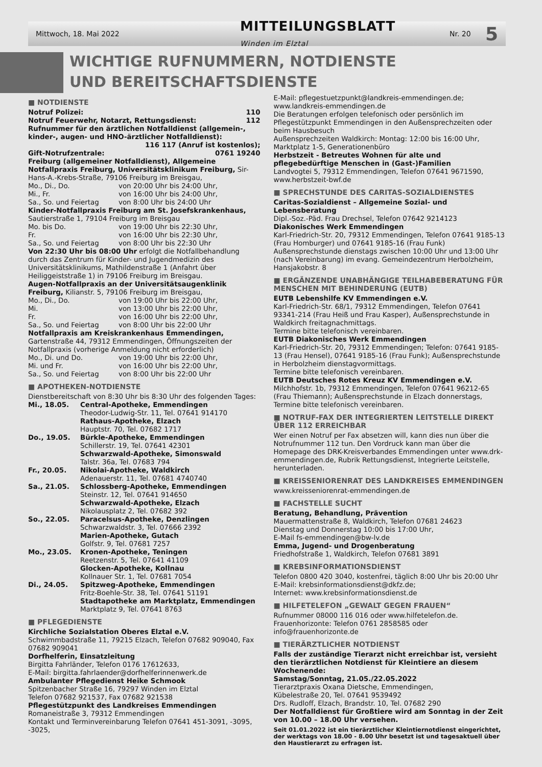Mittwoch, 18. Mai 2022 MITTEILUNGSBLATT
Winden im Elztal Nr. 20 5
WICHTIGE RUFNUMMERN, NOTDIENSTE
UND BEREITSCHAFTSDIENSTE
■ NOTDIENSTE
Notruf Polizei: 110
Notruf Feuerwehr, Notarzt, Rettungsdienst: 112
Rufnummer für den ärztlichen Notfalldienst (allgemein-, kinder-, augen- und HNO-ärztlicher Notfalldienst):
116 117 (Anruf ist kostenlos);
Gift-Notrufzentrale: 0761 19240
Freiburg (allgemeiner Notfalldienst), Allgemeine Notfallpraxis Freiburg, Universitätsklinikum Freiburg, Sir-Hans-A.-Krebs-Straße, 79106 Freiburg im Breisgau,
Mo., Di., Do. von 20:00 Uhr bis 24:00 Uhr, Mi., Fr. von 16:00 Uhr bis 24:00 Uhr, Sa., So. und Feiertag von 8:00 Uhr bis 24:00 Uhr
Kinder-Notfallpraxis Freiburg am St. Josefskrankenhaus, Sautierstraße 1, 79104 Freiburg im Breisgau
Mo. bis Do. von 19:00 Uhr bis 22:30 Uhr, Fr. von 16:00 Uhr bis 22:30 Uhr, Sa., So. und Feiertag von 8:00 Uhr bis 22:30 Uhr
Von 22:30 Uhr bis 08:00 Uhr erfolgt die Notfallbehandlung durch das Zentrum für Kinder- und Jugendmedizin des Universitätsklinikums, Mathildenstraße 1 (Anfahrt über Heiliggeiststraße 1) in 79106 Freiburg im Breisgau.
Augen-Notfallpraxis an der Universitätsaugenklinik Freiburg, Kilianstr. 5, 79106 Freiburg im Breisgau,
Mo., Di., Do. von 19:00 Uhr bis 22:00 Uhr, Mi. von 13:00 Uhr bis 22:00 Uhr, Fr. von 16:00 Uhr bis 22:00 Uhr, Sa., So. und Feiertag von 8:00 Uhr bis 22:00 Uhr
Notfallpraxis am Kreiskrankenhaus Emmendingen, Gartenstraße 44, 79312 Emmendingen, Öffnungszeiten der Notfallpraxis (vorherige Anmeldung nicht erforderlich)
Mo., Di. und Do. von 19:00 Uhr bis 22:00 Uhr, Mi. und Fr. von 16:00 Uhr bis 22:00 Uhr, Sa., So. und Feiertag von 8:00 Uhr bis 22:00 Uhr
■ APOTHEKEN-NOTDIENSTE
Dienstbereitschaft von 8:30 Uhr bis 8:30 Uhr des folgenden Tages:
Mi., 18.05. Central-Apotheke, Emmendingen
Theodor-Ludwig-Str. 11, Tel. 07641 914170
Rathaus-Apotheke, Elzach
Hauptstr. 70, Tel. 07682 1717 Do., 19.05. Bürkle-Apotheke, Emmendingen
Schillerstr. 19, Tel. 07641 42301
Schwarzwald-Apotheke, Simonswald
Talstr. 36a, Tel. 07683 794 Fr., 20.05. Nikolai-Apotheke, Waldkirch
Adenauerstr. 11, Tel. 07681 4740740 Sa., 21.05. Schlossberg-Apotheke, Emmendingen
Steinstr. 12, Tel. 07641 914650
Schwarzwald-Apotheke, Elzach
Nikolausplatz 2, Tel. 07682 392 So., 22.05. Paracelsus-Apotheke, Denzlingen
Schwarzwaldstr. 3, Tel. 07666 2392
Marien-Apotheke, Gutach
Golfstr. 9, Tel. 07681 7257 Mo., 23.05. Kronen-Apotheke, Teningen
Reetzenstr. 5, Tel. 07641 41109
Glocken-Apotheke, Kollnau
Kollnauer Str. 1, Tel. 07681 7054 Di., 24.05. Spitzweg-Apotheke, Emmendingen
Fritz-Boehle-Str. 38, Tel. 07641 51191
Stadtapotheke am Marktplatz, Emmendingen
Marktplatz 9, Tel. 07641 8763
■ PFLEGEDIENSTE
Kirchliche Sozialstation Oberes Elztal e.V.
Schwimmbadstraße 11, 79215 Elzach, Telefon 07682 909040, Fax 07682 909041
Dorfhelferin, Einsatzleitung
Birgitta Fahrländer, Telefon 0176 17612633,
E-Mail: birgitta.fahrlaender@dorfhelferinnenwerk.de
Ambulanter Pflegedienst Heike Schmook
Spitzenbacher Straße 16, 79297 Winden im Elztal
Telefon 07682 921537, Fax 07682 921538
Pflegestützpunkt des Landkreises Emmendingen
Romaneistraße 3, 79312 Emmendingen
Kontakt und Terminvereinbarung Telefon 07641 451-3091, -3095, -3025,
E-Mail: pflegestuetzpunkt@landkreis-emmendingen.de;
www.landkreis-emmendingen.de
Die Beratungen erfolgen telefonisch oder persönlich im Pflegestützpunkt Emmendingen in den Außensprechzeiten oder beim Hausbesuch
Außensprechzeiten Waldkirch: Montag: 12:00 bis 16:00 Uhr, Marktplatz 1-5, Generationenbüro
Herbstzeit - Betreutes Wohnen für alte und pflegebedürftige Menschen in (Gast-)Familien
Landvogtei 5, 79312 Emmendingen, Telefon 07641 9671590, www.herbstzeit-bwf.de
■ SPRECHSTUNDE DES CARITAS-SOZIALDIENSTES
Caritas-Sozialdienst – Allgemeine Sozial- und Lebensberatung
Dipl.-Soz.-Päd. Frau Drechsel, Telefon 07642 9214123
Diakonisches Werk Emmendingen
Karl-Friedrich-Str. 20, 79312 Emmendingen, Telefon 07641 9185-13 (Frau Homburger) und 07641 9185-16 (Frau Funk)
Außensprechstunde dienstags zwischen 10:00 Uhr und 13:00 Uhr (nach Vereinbarung) im evang. Gemeindezentrum Herbolzheim, Hansjakobstr. 8
■ ERGÄNZENDE UNABHÄNGIGE TEILHABEBERATUNG FÜR MENSCHEN MIT BEHINDERUNG (EUTB)
EUTB Lebenshilfe KV Emmendingen e.V.
Karl-Friedrich-Str. 68/1, 79312 Emmendingen, Telefon 07641 93341-214 (Frau Heiß und Frau Kasper), Außensprechstunde in Waldkirch freitagnachmittags.
Termine bitte telefonisch vereinbaren.
EUTB Diakonisches Werk Emmendingen
Karl-Friedrich-Str. 20, 79312 Emmendingen; Telefon: 07641 9185-13 (Frau Hensel), 07641 9185-16 (Frau Funk); Außensprechstunde in Herbolzheim dienstagvormittags.
Termine bitte telefonisch vereinbaren.
EUTB Deutsches Rotes Kreuz KV Emmendingen e.V.
Milchhofstr. 1b, 79312 Emmendingen, Telefon 07641 96212-65 (Frau Thiemann); Außensprechstunde in Elzach donnerstags, Termine bitte telefonisch vereinbaren.
■ NOTRUF-FAX DER INTEGRIERTEN LEITSTELLE DIREKT ÜBER 112 ERREICHBAR
Wer einen Notruf per Fax absetzen will, kann dies nun über die Notrufnummer 112 tun. Den Vordruck kann man über die Homepage des DRK-Kreisverbandes Emmendingen unter www.drk-emmendingen.de, Rubrik Rettungsdienst, Integrierte Leitstelle, herunterladen.
■ KREISSENIORENRAT DES LANDKREISES EMMENDINGEN
www.kreisseniorenrat-emmendingen.de
■ FACHSTELLE SUCHT
Beratung, Behandlung, Prävention
Mauermattenstraße 8, Waldkirch, Telefon 07681 24623
Dienstag und Donnerstag 10:00 bis 17:00 Uhr,
E-Mail fs-emmendingen@bw-lv.de
Emma, Jugend- und Drogenberatung
Friedhofstraße 1, Waldkirch, Telefon 07681 3891
■ KREBSINFORMATIONSDIENST
Telefon 0800 420 3040, kostenfrei, täglich 8:00 Uhr bis 20:00 Uhr
E-Mail: krebsinformationsdienst@dkfz.de;
Internet: www.krebsinformationsdienst.de
■ HILFETELEFON „GEWALT GEGEN FRAUEN“
Rufnummer 08000 116 016 oder www.hilfetelefon.de.
Frauenhorizonte: Telefon 0761 2858585 oder
info@frauenhorizonte.de
■ TIERÄRZTLICHER NOTDIENST
Falls der zuständige Tierarzt nicht erreichbar ist, versieht den tierärztlichen Notdienst für Kleintiere an diesem Wochenende:
Samstag/Sonntag, 21.05./22.05.2022
Tierarztpraxis Oxana Dietsche, Emmendingen,
Kübelestraße 20, Tel. 07641 9539492
Drs. Rudloff, Elzach, Brandstr. 10, Tel. 07682 290
Der Notfalldienst für Großtiere wird am Sonntag in der Zeit von 10.00 – 18.00 Uhr versehen.
Seit 01.01.2022 ist ein tierärztlicher Kleintiernotdienst eingerichtet, der werktags von 18.00 - 8.00 Uhr besetzt ist und tagesaktuell über den Haustierarzt zu erfragen ist.